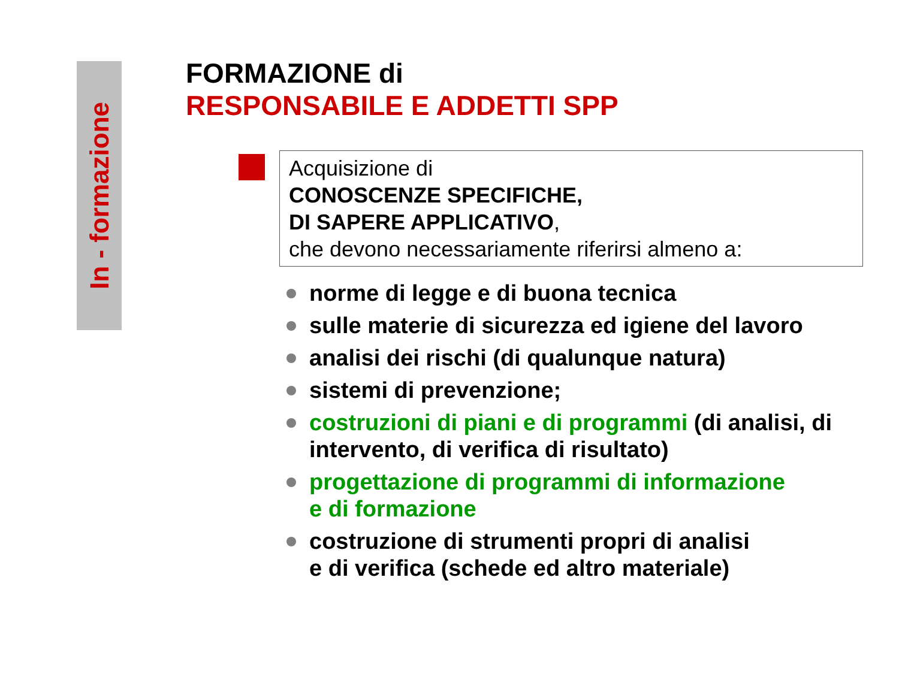In - formazione
FORMAZIONE di
RESPONSABILE E ADDETTI SPP
Acquisizione di
CONOSCENZE SPECIFICHE,
DI SAPERE APPLICATIVO,
che devono necessariamente riferirsi almeno a:
norme di legge e di buona tecnica
sulle materie di sicurezza ed igiene del lavoro
analisi dei rischi (di qualunque natura)
sistemi di prevenzione;
costruzioni di piani e di programmi (di analisi, di intervento, di verifica di risultato)
progettazione di programmi di informazione
e di formazione
costruzione di strumenti propri di analisi
e di verifica (schede ed altro materiale)